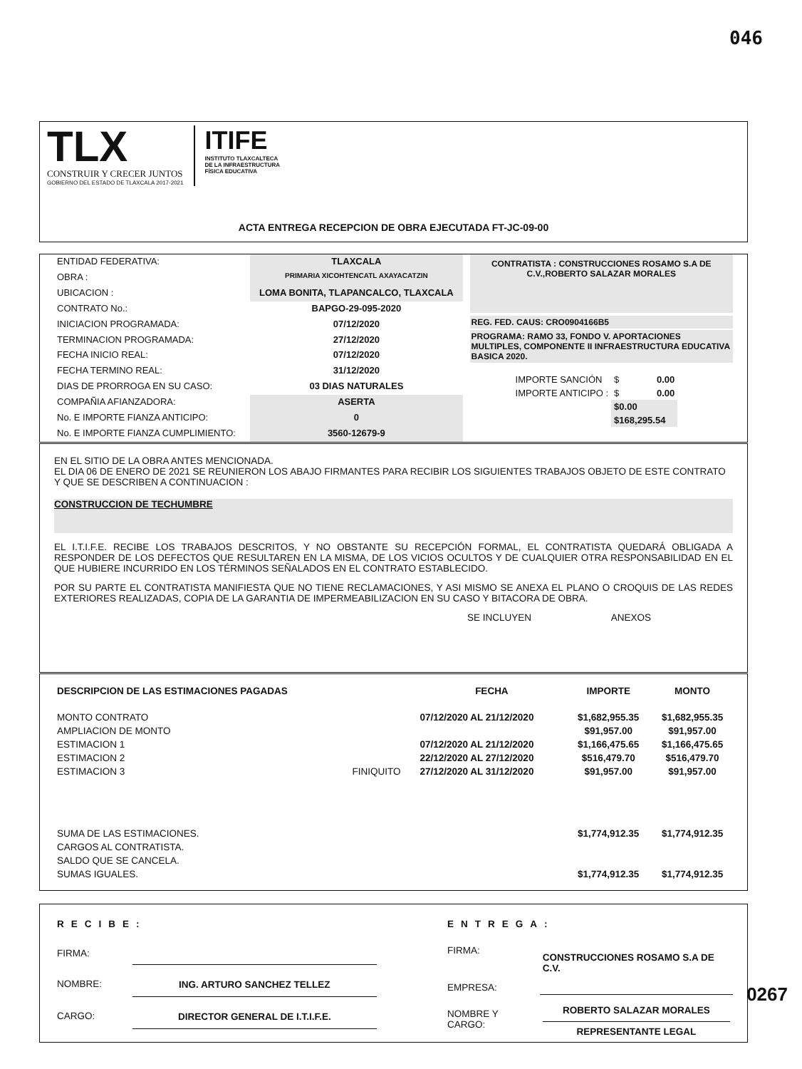046
TLX
CONSTRUIR Y CRECER JUNTOS
GOBIERNO DEL ESTADO DE TLAXCALA 2017-2021
ITIFE
INSTITUTO TLAXCALTECA
DE LA INFRAESTRUCTURA
FÍSICA EDUCATIVA
ACTA ENTREGA RECEPCION DE OBRA EJECUTADA FT-JC-09-00
| ENTIDAD FEDERATIVA: | TLAXCALA |
| OBRA : | PRIMARIA XICOHTENCATL AXAYACATZIN |
| UBICACION : | LOMA BONITA, TLAPANCALCO, TLAXCALA |
| CONTRATO No.: | BAPGO-29-095-2020 |
| INICIACION PROGRAMADA: | 07/12/2020 |
| TERMINACION PROGRAMADA: | 27/12/2020 |
| FECHA INICIO REAL: | 07/12/2020 |
| FECHA TERMINO REAL: | 31/12/2020 |
| DIAS DE PRORROGA EN SU CASO: | 03 DIAS NATURALES |
| COMPAÑIA AFIANZADORA: | ASERTA |
| No. E IMPORTE FIANZA ANTICIPO: | 0 |
| No. E IMPORTE FIANZA CUMPLIMIENTO: | 3560-12679-9 |
CONTRATISTA : CONSTRUCCIONES ROSAMO S.A DE C.V.,ROBERTO SALAZAR MORALES
REG. FED. CAUS: CRO0904166B5
PROGRAMA: RAMO 33, FONDO V. APORTACIONES MULTIPLES, COMPONENTE II INFRAESTRUCTURA EDUCATIVA BASICA 2020.
| IMPORTE SANCIÓN | $ | 0.00 |
| IMPORTE ANTICIPO : | $ | 0.00 |
| | $0.00 | |
| | $168,295.54 | |
EN EL SITIO DE LA OBRA ANTES MENCIONADA.
EL DIA 06 DE ENERO DE 2021 SE REUNIERON LOS ABAJO FIRMANTES PARA RECIBIR LOS SIGUIENTES TRABAJOS OBJETO DE ESTE CONTRATO Y QUE SE DESCRIBEN A CONTINUACION :
CONSTRUCCION DE TECHUMBRE
EL I.T.I.F.E. RECIBE LOS TRABAJOS DESCRITOS, Y NO OBSTANTE SU RECEPCIÓN FORMAL, EL CONTRATISTA QUEDARÁ OBLIGADA A RESPONDER DE LOS DEFECTOS QUE RESULTAREN EN LA MISMA, DE LOS VICIOS OCULTOS Y DE CUALQUIER OTRA RESPONSABILIDAD EN EL QUE HUBIERE INCURRIDO EN LOS TÉRMINOS SEÑALADOS EN EL CONTRATO ESTABLECIDO.
POR SU PARTE EL CONTRATISTA MANIFIESTA QUE NO TIENE RECLAMACIONES, Y ASI MISMO SE ANEXA EL PLANO O CROQUIS DE LAS REDES EXTERIORES REALIZADAS, COPIA DE LA GARANTIA DE IMPERMEABILIZACION EN SU CASO Y BITACORA DE OBRA.
SE INCLUYEN ANEXOS
| DESCRIPCION DE LAS ESTIMACIONES PAGADAS | | FECHA | IMPORTE | MONTO |
| MONTO CONTRATO | | 07/12/2020 AL 21/12/2020 | $1,682,955.35 | $1,682,955.35 |
| AMPLIACION DE MONTO | | | $91,957.00 | $91,957.00 |
| ESTIMACION 1 | | 07/12/2020 AL 21/12/2020 | $1,166,475.65 | $1,166,475.65 |
| ESTIMACION 2 | | 22/12/2020 AL 27/12/2020 | $516,479.70 | $516,479.70 |
| ESTIMACION 3 | FINIQUITO | 27/12/2020 AL 31/12/2020 | $91,957.00 | $91,957.00 |
| SUMA DE LAS ESTIMACIONES. | | | $1,774,912.35 | $1,774,912.35 |
| CARGOS AL CONTRATISTA. | | | | |
| SALDO QUE SE CANCELA. | | | | |
| SUMAS IGUALES. | | | $1,774,912.35 | $1,774,912.35 |
| RECIBE: | |
| FIRMA: | |
| NOMBRE: | ING. ARTURO SANCHEZ TELLEZ |
| CARGO: | DIRECTOR GENERAL DE I.T.I.F.E. |
| ENTREGA: | |
| FIRMA: | CONSTRUCCIONES ROSAMO S.A DE C.V. |
| EMPRESA: | |
| NOMBRE Y CARGO: | ROBERTO SALAZAR MORALES REPRESENTANTE LEGAL |
0267